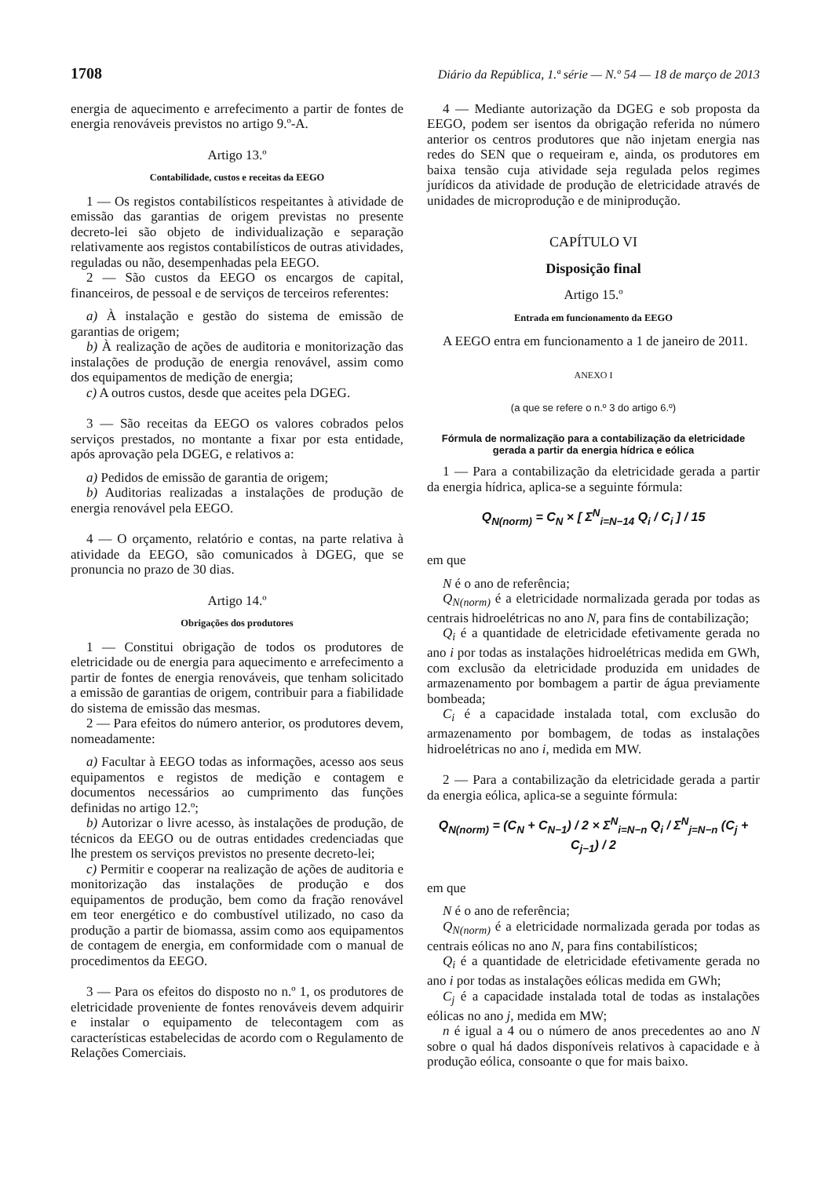1708 Diário da República, 1.ª série — N.º 54 — 18 de março de 2013
energia de aquecimento e arrefecimento a partir de fontes de energia renováveis previstos no artigo 9.º-A.
Artigo 13.º
Contabilidade, custos e receitas da EEGO
1 — Os registos contabilísticos respeitantes à atividade de emissão das garantias de origem previstas no presente decreto-lei são objeto de individualização e separação relativamente aos registos contabilísticos de outras atividades, reguladas ou não, desempenhadas pela EEGO.
2 — São custos da EEGO os encargos de capital, financeiros, de pessoal e de serviços de terceiros referentes:
a) À instalação e gestão do sistema de emissão de garantias de origem;
b) À realização de ações de auditoria e monitorização das instalações de produção de energia renovável, assim como dos equipamentos de medição de energia;
c) A outros custos, desde que aceites pela DGEG.
3 — São receitas da EEGO os valores cobrados pelos serviços prestados, no montante a fixar por esta entidade, após aprovação pela DGEG, e relativos a:
a) Pedidos de emissão de garantia de origem;
b) Auditorias realizadas a instalações de produção de energia renovável pela EEGO.
4 — O orçamento, relatório e contas, na parte relativa à atividade da EEGO, são comunicados à DGEG, que se pronuncia no prazo de 30 dias.
Artigo 14.º
Obrigações dos produtores
1 — Constitui obrigação de todos os produtores de eletricidade ou de energia para aquecimento e arrefecimento a partir de fontes de energia renováveis, que tenham solicitado a emissão de garantias de origem, contribuir para a fiabilidade do sistema de emissão das mesmas.
2 — Para efeitos do número anterior, os produtores devem, nomeadamente:
a) Facultar à EEGO todas as informações, acesso aos seus equipamentos e registos de medição e contagem e documentos necessários ao cumprimento das funções definidas no artigo 12.º;
b) Autorizar o livre acesso, às instalações de produção, de técnicos da EEGO ou de outras entidades credenciadas que lhe prestem os serviços previstos no presente decreto-lei;
c) Permitir e cooperar na realização de ações de auditoria e monitorização das instalações de produção e dos equipamentos de produção, bem como da fração renovável em teor energético e do combustível utilizado, no caso da produção a partir de biomassa, assim como aos equipamentos de contagem de energia, em conformidade com o manual de procedimentos da EEGO.
3 — Para os efeitos do disposto no n.º 1, os produtores de eletricidade proveniente de fontes renováveis devem adquirir e instalar o equipamento de telecontagem com as características estabelecidas de acordo com o Regulamento de Relações Comerciais.
4 — Mediante autorização da DGEG e sob proposta da EEGO, podem ser isentos da obrigação referida no número anterior os centros produtores que não injetam energia nas redes do SEN que o requeiram e, ainda, os produtores em baixa tensão cuja atividade seja regulada pelos regimes jurídicos da atividade de produção de eletricidade através de unidades de microprodução e de miniprodução.
CAPÍTULO VI
Disposição final
Artigo 15.º
Entrada em funcionamento da EEGO
A EEGO entra em funcionamento a 1 de janeiro de 2011.
ANEXO I
(a que se refere o n.º 3 do artigo 6.º)
Fórmula de normalização para a contabilização da eletricidade gerada a partir da energia hídrica e eólica
1 — Para a contabilização da eletricidade gerada a partir da energia hídrica, aplica-se a seguinte fórmula:
Q<sub>N(norm)</sub> = C<sub>N</sub> × [ Σ<sup>N</sup><sub>i=N−14</sub> Q<sub>i</sub> / C<sub>i</sub> ] / 15
em que
N é o ano de referência;
Q<sub>N(norm)</sub> é a eletricidade normalizada gerada por todas as centrais hidroelétricas no ano N, para fins de contabilização;
Q<sub>i</sub> é a quantidade de eletricidade efetivamente gerada no ano i por todas as instalações hidroelétricas medida em GWh, com exclusão da eletricidade produzida em unidades de armazenamento por bombagem a partir de água previamente bombeada;
C<sub>i</sub> é a capacidade instalada total, com exclusão do armazenamento por bombagem, de todas as instalações hidroelétricas no ano i, medida em MW.
2 — Para a contabilização da eletricidade gerada a partir da energia eólica, aplica-se a seguinte fórmula:
Q<sub>N(norm)</sub> = (C<sub>N</sub> + C<sub>N−1</sub>) / 2 × Σ<sup>N</sup><sub>i=N−n</sub> Q<sub>i</sub> / Σ<sup>N</sup><sub>j=N−n</sub> (C<sub>j</sub> + C<sub>j−1</sub>) / 2
em que
N é o ano de referência;
Q<sub>N(norm)</sub> é a eletricidade normalizada gerada por todas as centrais eólicas no ano N, para fins contabilísticos;
Q<sub>i</sub> é a quantidade de eletricidade efetivamente gerada no ano i por todas as instalações eólicas medida em GWh;
C<sub>j</sub> é a capacidade instalada total de todas as instalações eólicas no ano j, medida em MW;
n é igual a 4 ou o número de anos precedentes ao ano N sobre o qual há dados disponíveis relativos à capacidade e à produção eólica, consoante o que for mais baixo.